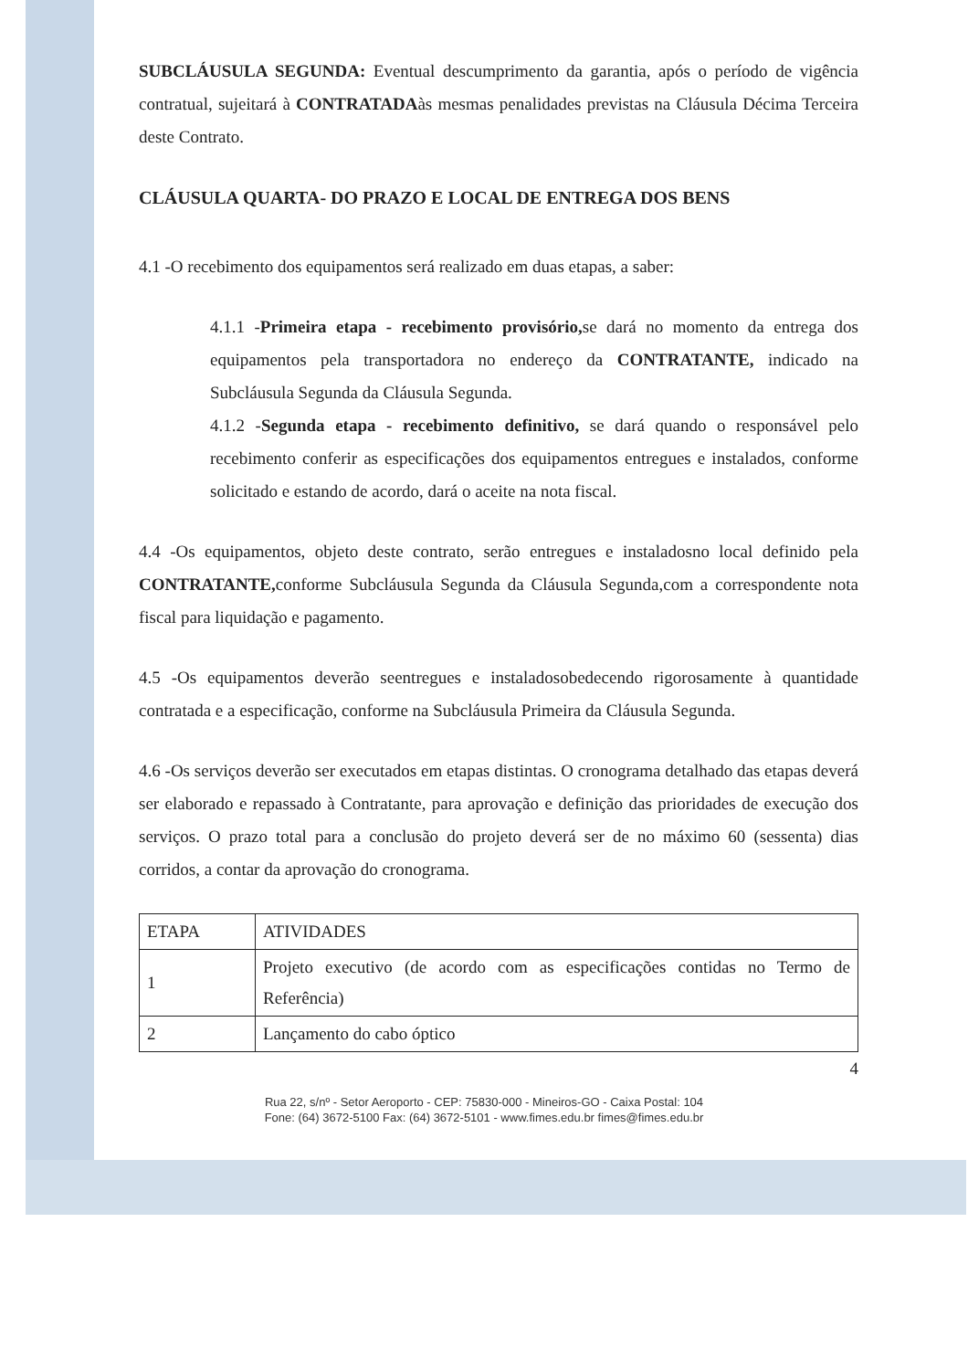SUBCLÁUSULA SEGUNDA: Eventual descumprimento da garantia, após o período de vigência contratual, sujeitará à CONTRATADAàs mesmas penalidades previstas na Cláusula Décima Terceira deste Contrato.
CLÁUSULA QUARTA- DO PRAZO E LOCAL DE ENTREGA DOS BENS
4.1 -O recebimento dos equipamentos será realizado em duas etapas, a saber:
4.1.1 -Primeira etapa - recebimento provisório, se dará no momento da entrega dos equipamentos pela transportadora no endereço da CONTRATANTE, indicado na Subcláusula Segunda da Cláusula Segunda.
4.1.2 -Segunda etapa - recebimento definitivo, se dará quando o responsável pelo recebimento conferir as especificações dos equipamentos entregues e instalados, conforme solicitado e estando de acordo, dará o aceite na nota fiscal.
4.4 -Os equipamentos, objeto deste contrato, serão entregues e instaladosno local definido pela CONTRATANTE, conforme Subcláusula Segunda da Cláusula Segunda,com a correspondente nota fiscal para liquidação e pagamento.
4.5 -Os equipamentos deverão seentregues e instaladosobedecendo rigorosamente à quantidade contratada e a especificação, conforme na Subcláusula Primeira da Cláusula Segunda.
4.6 -Os serviços deverão ser executados em etapas distintas. O cronograma detalhado das etapas deverá ser elaborado e repassado à Contratante, para aprovação e definição das prioridades de execução dos serviços. O prazo total para a conclusão do projeto deverá ser de no máximo 60 (sessenta) dias corridos, a contar da aprovação do cronograma.
| ETAPA | ATIVIDADES |
| 1 | Projeto executivo (de acordo com as especificações contidas no Termo de Referência) |
| 2 | Lançamento do cabo óptico |
4
Rua 22, s/nº - Setor Aeroporto - CEP: 75830-000 - Mineiros-GO - Caixa Postal: 104
Fone: (64) 3672-5100 Fax: (64) 3672-5101 - www.fimes.edu.br fimes@fimes.edu.br